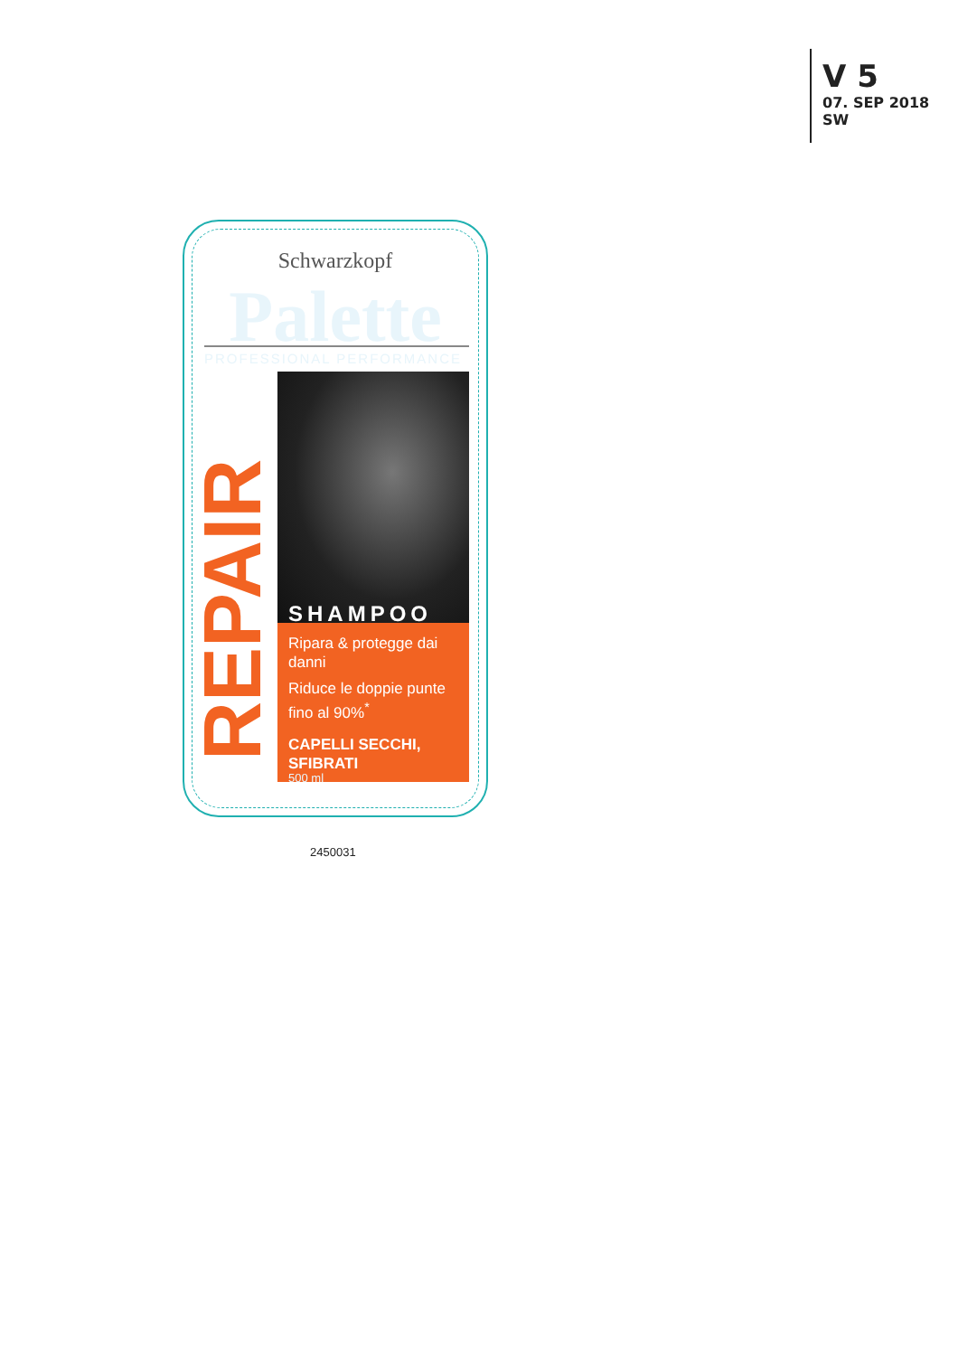V 5
07. SEP 2018
SW
Schwarzkopf
Palette PROFESSIONAL PERFORMANCE
SHAMPOO
Ripara & protegge dai danni
Riduce le doppie punte fino al 90%<sup>*</sup>
CAPELLI SECCHI, SFIBRATI
REPAIR 500 ml
2450031